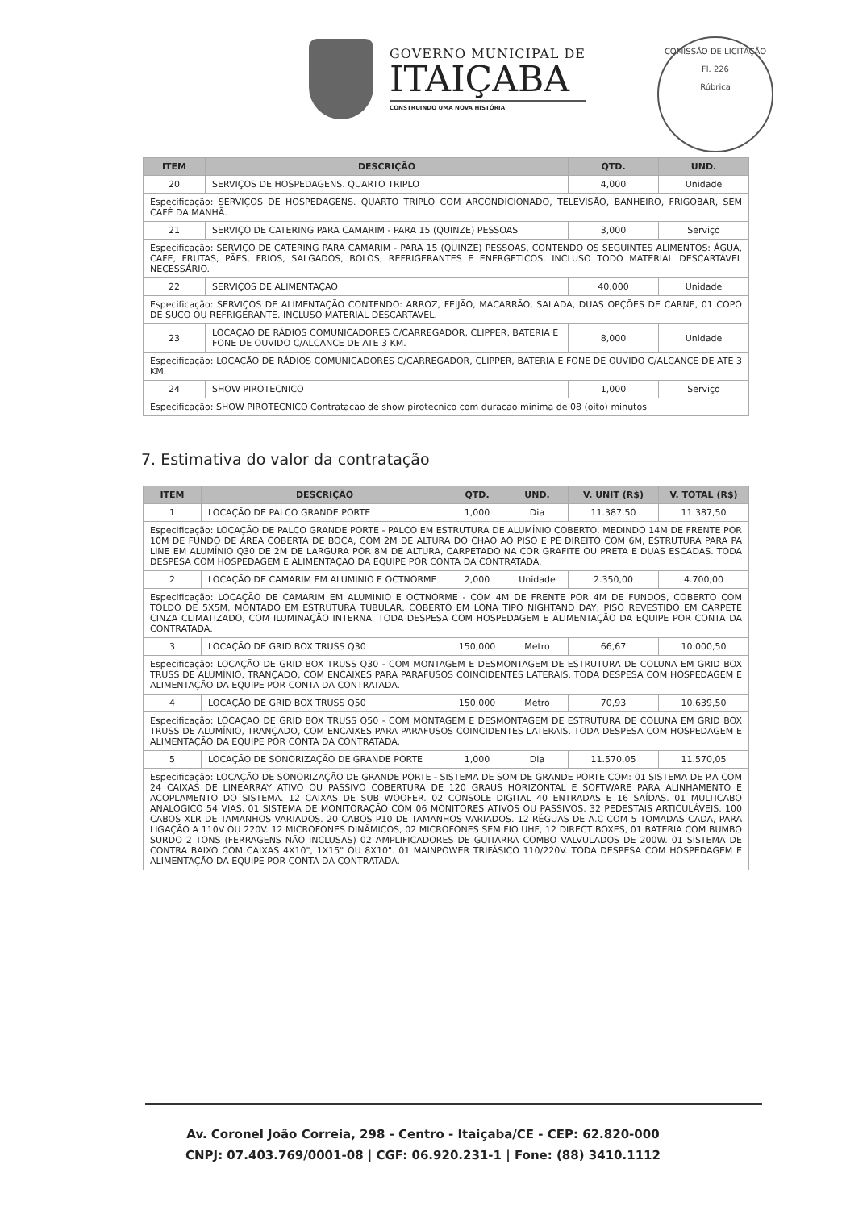GOVERNO MUNICIPAL DE
ITAIÇABA
CONSTRUINDO UMA NOVA HISTÓRIA
COMISSÃO DE LICITAÇÃO
Fl. 226
Rúbrica
| ITEM | DESCRIÇÃO | QTD. | UND. |
| --- | --- | --- | --- |
| 20 | SERVIÇOS DE HOSPEDAGENS. QUARTO TRIPLO | 4,000 | Unidade |
| Especificação: SERVIÇOS DE HOSPEDAGENS. QUARTO TRIPLO COM ARCONDICIONADO, TELEVISÃO, BANHEIRO, FRIGOBAR, SEM CAFÉ DA MANHÃ. | | | |
| 21 | SERVIÇO DE CATERING PARA CAMARIM - PARA 15 (QUINZE) PESSOAS | 3,000 | Serviço |
| Especificação: SERVIÇO DE CATERING PARA CAMARIM - PARA 15 (QUINZE) PESSOAS, CONTENDO OS SEGUINTES ALIMENTOS: ÁGUA, CAFE, FRUTAS, PÃES, FRIOS, SALGADOS, BOLOS, REFRIGERANTES E ENERGETICOS. INCLUSO TODO MATERIAL DESCARTÁVEL NECESSÁRIO. | | | |
| 22 | SERVIÇOS DE ALIMENTAÇÃO | 40,000 | Unidade |
| Especificação: SERVIÇOS DE ALIMENTAÇÃO CONTENDO: ARROZ, FEIJÃO, MACARRÃO, SALADA, DUAS OPÇÕES DE CARNE, 01 COPO DE SUCO OU REFRIGERANTE. INCLUSO MATERIAL DESCARTAVEL. | | | |
| 23 | LOCAÇÃO DE RÁDIOS COMUNICADORES C/CARREGADOR, CLIPPER, BATERIA E FONE DE OUVIDO C/ALCANCE DE ATE 3 KM. | 8,000 | Unidade |
| Especificação: LOCAÇÃO DE RÁDIOS COMUNICADORES C/CARREGADOR, CLIPPER, BATERIA E FONE DE OUVIDO C/ALCANCE DE ATE 3 KM. | | | |
| 24 | SHOW PIROTECNICO | 1,000 | Serviço |
| Especificação: SHOW PIROTECNICO Contratacao de show pirotecnico com duracao minima de 08 (oito) minutos | | | |
7. Estimativa do valor da contratação
| ITEM | DESCRIÇÃO | QTD. | UND. | V. UNIT (R$) | V. TOTAL (R$) |
| --- | --- | --- | --- | --- | --- |
| 1 | LOCAÇÃO DE PALCO GRANDE PORTE | 1,000 | Dia | 11.387,50 | 11.387,50 |
| Especificação: LOCAÇÃO DE PALCO GRANDE PORTE - PALCO EM ESTRUTURA DE ALUMÍNIO COBERTO, MEDINDO 14M DE FRENTE POR 10M DE FUNDO DE ÁREA COBERTA DE BOCA, COM 2M DE ALTURA DO CHÃO AO PISO E PÉ DIREITO COM 6M, ESTRUTURA PARA PA LINE EM ALUMÍNIO Q30 DE 2M DE LARGURA POR 8M DE ALTURA, CARPETADO NA COR GRAFITE OU PRETA E DUAS ESCADAS. TODA DESPESA COM HOSPEDAGEM E ALIMENTAÇÃO DA EQUIPE POR CONTA DA CONTRATADA. | | | | | |
| 2 | LOCAÇÃO DE CAMARIM EM ALUMINIO E OCTNORME | 2,000 | Unidade | 2.350,00 | 4.700,00 |
| Especificação: LOCAÇÃO DE CAMARIM EM ALUMINIO E OCTNORME - COM 4M DE FRENTE POR 4M DE FUNDOS, COBERTO COM TOLDO DE 5X5M, MONTADO EM ESTRUTURA TUBULAR, COBERTO EM LONA TIPO NIGHTAND DAY, PISO REVESTIDO EM CARPETE CINZA CLIMATIZADO, COM ILUMINAÇÃO INTERNA. TODA DESPESA COM HOSPEDAGEM E ALIMENTAÇÃO DA EQUIPE POR CONTA DA CONTRATADA. | | | | | |
| 3 | LOCAÇÃO DE GRID BOX TRUSS Q30 | 150,000 | Metro | 66,67 | 10.000,50 |
| Especificação: LOCAÇÃO DE GRID BOX TRUSS Q30 - COM MONTAGEM E DESMONTAGEM DE ESTRUTURA DE COLUNA EM GRID BOX TRUSS DE ALUMÍNIO, TRANÇADO, COM ENCAIXES PARA PARAFUSOS COINCIDENTES LATERAIS. TODA DESPESA COM HOSPEDAGEM E ALIMENTAÇÃO DA EQUIPE POR CONTA DA CONTRATADA. | | | | | |
| 4 | LOCAÇÃO DE GRID BOX TRUSS Q50 | 150,000 | Metro | 70,93 | 10.639,50 |
| Especificação: LOCAÇÃO DE GRID BOX TRUSS Q50 - COM MONTAGEM E DESMONTAGEM DE ESTRUTURA DE COLUNA EM GRID BOX TRUSS DE ALUMÍNIO, TRANÇADO, COM ENCAIXES PARA PARAFUSOS COINCIDENTES LATERAIS. TODA DESPESA COM HOSPEDAGEM E ALIMENTAÇÃO DA EQUIPE POR CONTA DA CONTRATADA. | | | | | |
| 5 | LOCAÇÃO DE SONORIZAÇÃO DE GRANDE PORTE | 1,000 | Dia | 11.570,05 | 11.570,05 |
| Especificação: LOCAÇÃO DE SONORIZAÇÃO DE GRANDE PORTE - SISTEMA DE SOM DE GRANDE PORTE COM: 01 SISTEMA DE P.A COM 24 CAIXAS DE LINEARRAY ATIVO OU PASSIVO COBERTURA DE 120 GRAUS HORIZONTAL E SOFTWARE PARA ALINHAMENTO E ACOPLAMENTO DO SISTEMA. 12 CAIXAS DE SUB WOOFER. 02 CONSOLE DIGITAL 40 ENTRADAS E 16 SAÍDAS. 01 MULTICABO ANALÓGICO 54 VIAS. 01 SISTEMA DE MONITORAÇÃO COM 06 MONITORES ATIVOS OU PASSIVOS. 32 PEDESTAIS ARTICULÁVEIS. 100 CABOS XLR DE TAMANHOS VARIADOS. 20 CABOS P10 DE TAMANHOS VARIADOS. 12 RÉGUAS DE A.C COM 5 TOMADAS CADA, PARA LIGAÇÃO A 110V OU 220V. 12 MICROFONES DINÂMICOS, 02 MICROFONES SEM FIO UHF, 12 DIRECT BOXES, 01 BATERIA COM BUMBO SURDO 2 TONS (FERRAGENS NÃO INCLUSAS) 02 AMPLIFICADORES DE GUITARRA COMBO VALVULADOS DE 200W. 01 SISTEMA DE CONTRA BAIXO COM CAIXAS 4X10", 1X15" OU 8X10". 01 MAINPOWER TRIFÁSICO 110/220V. TODA DESPESA COM HOSPEDAGEM E ALIMENTAÇÃO DA EQUIPE POR CONTA DA CONTRATADA. | | | | | |
Av. Coronel João Correia, 298 - Centro - Itaiçaba/CE - CEP: 62.820-000
CNPJ: 07.403.769/0001-08 | CGF: 06.920.231-1 | Fone: (88) 3410.1112